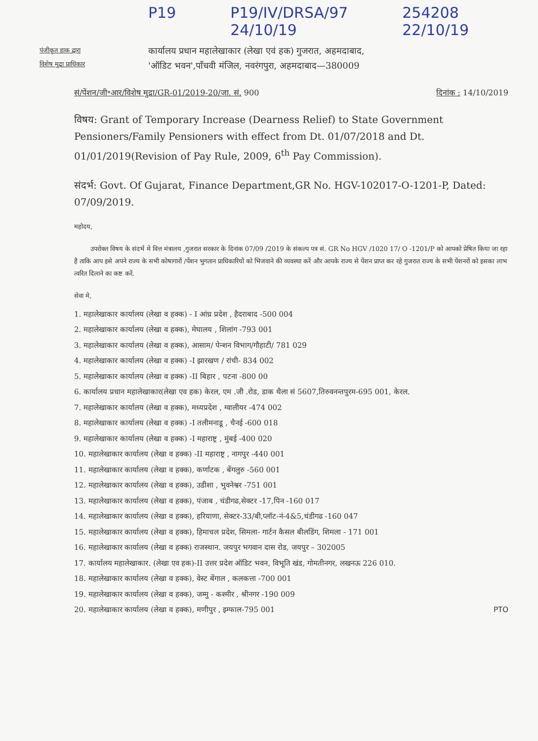P19 P19/IV/DRSA/97
24/10/19 254208
22/10/19
पंजीकृत डाक द्वारा
विशेष मुद्रा प्राधिकार
कार्यालय प्रधान महालेखाकार (लेखा एवं हक) गुजरात, अहमदाबाद,
'ऑडिट भवन',पाँचवी मंजिल, नवरंगपुरा, अहमदाबाद—380009
सं/पेंशन/जी॰आर/विशेष मुद्रा/GR-01/2019-20/जा. सं. 900 दिनांक : 14/10/2019
विषय: Grant of Temporary Increase (Dearness Relief) to State Government Pensioners/Family Pensioners with effect from Dt. 01/07/2018 and Dt. 01/01/2019(Revision of Pay Rule, 2009, 6<sup>th</sup> Pay Commission).
संदर्भ: Govt. Of Gujarat, Finance Department,GR No. HGV-102017-O-1201-P, Dated: 07/09/2019.
महोदय,
उपरोक्त विषय के संदर्भ मे वित्त मंत्रालय ,गुजरात सरकार के दिनांक 07/09 /2019 के संकल्प पत्र सं. GR No HGV /1020 17/ O -1201/P को आपको प्रेषित किया जा रहा है ताकि आप इसे अपने राज्य के सभी कोषागारों /पेंशन भुगतान प्राधिकारियों को भिजवाने की व्यवस्था करें और आपके राज्य से पेंशन प्राप्त कर रहे गुजरात राज्य के सभी पेंशनरों को इसका लाभ त्वरित दिलाने का कष्ट करें.
सेवा मे,
1. महालेखाकार कार्यालय (लेखा व हक्क) - I आंध्र प्रदेश , हैदराबाद -500 004
2. महालेखाकार कार्यालय (लेखा व हक्क), मेघालय , शिलांग -793 001
3. महालेखाकार कार्यालय (लेखा व हक्क), आसाम/ पेन्शन विभाग/गौहाटी/ 781 029
4. महालेखाकार कार्यालय (लेखा व हक्क) -I झारखण / रांची- 834 002
5. महालेखाकार कार्यालय (लेखा व हक्क) -II बिहार , पटना -800 00
6. कार्यालय प्रधान महालेखाकार(लेखा एव हक) केरल, एम .जी .रोड, डाक थैला सं 5607,तिरुवनन्तपुरम-695 001, केरल.
7. महालेखाकार कार्यालय (लेखा व हक्क), मध्यप्रदेश , ग्वालीयर -474 002
8. महालेखाकार कार्यालय (लेखा व हक्क) -I तलीमनाडू , चैनई -600 018
9. महालेखाकार कार्यालय (लेखा व हक्क) -I महाराष्ट्र , मुंबई -400 020
10. महालेखाकार कार्यालय (लेखा व हक्क) -II महाराष्ट्र , नागपुर -440 001
11. महालेखाकार कार्यालय (लेखा व हक्क), कर्णाटक , बेंगलुरु -560 001
12. महालेखाकार कार्यालय (लेखा व हक्क), उडीशा , भुवनेश्वर -751 001
13. महालेखाकार कार्यालय (लेखा व हक्क), पंजाब , चंडीगढ,सेक्टर -17,पिन -160 017
14. महालेखाकार कार्यालय (लेखा व हक्क), हरियाणा, सेक्टर-33/बी,प्लॉट-नं-4&5,चंडीगढ -160 047
15. महालेखाकार कार्यालय (लेखा व हक्क), हिमाचल प्रदेश, सिमला- गार्टन कैसल बीलडिंग, शिमला - 171 001
16. महालेखाकार कार्यालय (लेखा व हक्क) राजस्थान. जयपुर भगवान दास रोड, जयपुर – 302005
17. कार्यालय महालेखाकार. (लेखा एव हक)-II उत्तर प्रदेश ऑडिट भवन, विभूति खंड, गोमतीनगर, लखनऊ 226 010.
18. महालेखाकार कार्यालय (लेखा व हक्क), वेस्ट बेंगाल , कलकत्ता -700 001
19. महालेखाकार कार्यालय (लेखा व हक्क), जम्मु - कश्मीर , श्रीनगर -190 009
20. महालेखाकार कार्यालय (लेखा व हक्क), मणीपुर , इम्फाल-795 001 PTO